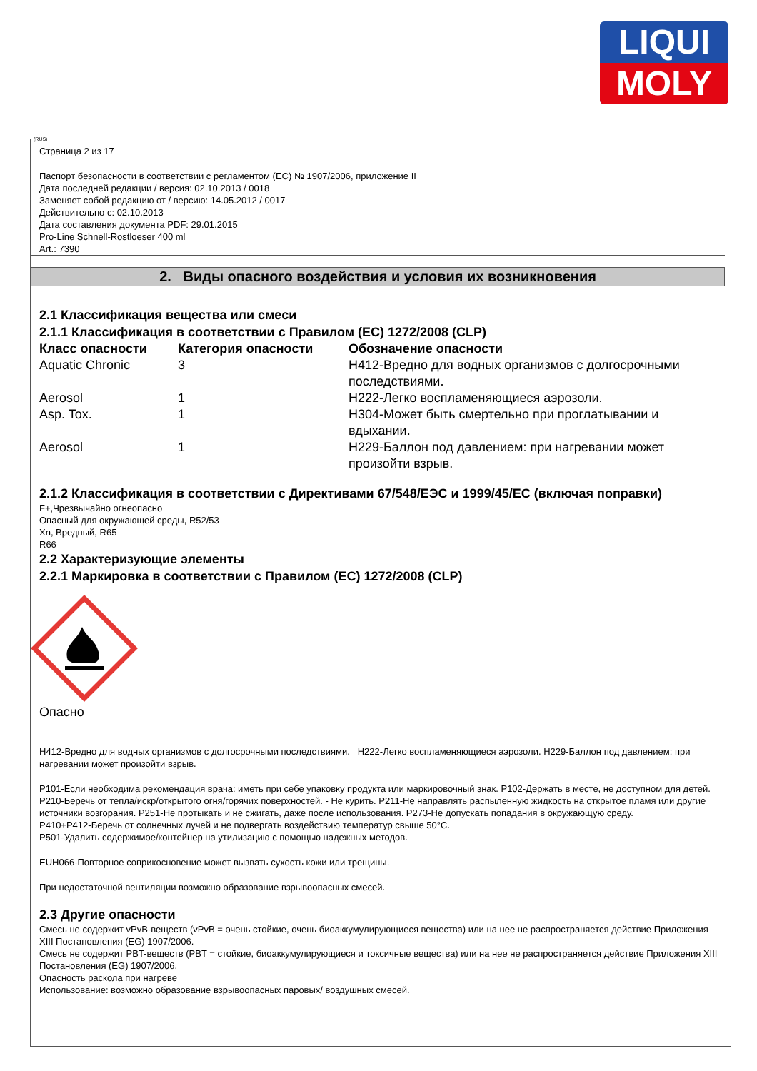LIQUI
MOLY
(RUS)
Страница 2 из 17
Паспорт безопасности в соответствии с регламентом (ЕС) № 1907/2006, приложение II
Дата последней редакции / версия: 02.10.2013 / 0018
Заменяет собой редакцию от / версию: 14.05.2012 / 0017
Действительно с: 02.10.2013
Дата составления документа PDF: 29.01.2015
Pro-Line Schnell-Rostloeser 400 ml
Art.: 7390
2. Виды опасного воздействия и условия их возникновения
2.1 Классификация вещества или смеси
2.1.1 Классификация в соответствии с Правилом (ЕС) 1272/2008 (CLP)
| Класс опасности | Категория опасности | Обозначение опасности |
| --- | --- | --- |
| Aquatic Chronic | 3 | H412-Вредно для водных организмов с долгосрочными последствиями. |
| Aerosol | 1 | H222-Легко воспламеняющиеся аэрозоли. |
| Asp. Tox. | 1 | H304-Может быть смертельно при проглатывании и вдыхании. |
| Aerosol | 1 | H229-Баллон под давлением: при нагревании может произойти взрыв. |
2.1.2 Классификация в соответствии с Директивами 67/548/ЕЭС и 1999/45/ЕС (включая поправки)
F+,Чрезвычайно огнеопасно
Опасный для окружающей среды, R52/53
Xn, Вредный, R65
R66
2.2 Характеризующие элементы
2.2.1 Маркировка в соответствии с Правилом (ЕС) 1272/2008 (CLP)
Опасно
H412-Вредно для водных организмов с долгосрочными последствиями. H222-Легко воспламеняющиеся аэрозоли. H229-Баллон под давлением: при нагревании может произойти взрыв.
P101-Если необходима рекомендация врача: иметь при себе упаковку продукта или маркировочный знак. P102-Держать в месте, не доступном для детей.
P210-Беречь от тепла/искр/открытого огня/горячих поверхностей. - Не курить. P211-Не направлять распыленную жидкость на открытое пламя или другие источники возгорания. P251-Не протыкать и не сжигать, даже после использования. P273-Не допускать попадания в окружающую среду.
P410+P412-Беречь от солнечных лучей и не подвергать воздействию температур свыше 50°C.
P501-Удалить содержимое/контейнер на утилизацию с помощью надежных методов.
EUH066-Повторное соприкосновение может вызвать сухость кожи или трещины.
При недостаточной вентиляции возможно образование взрывоопасных смесей.
2.3 Другие опасности
Смесь не содержит vPvB-веществ (vPvB = очень стойкие, очень биоаккумулирующиеся вещества) или на нее не распространяется действие Приложения XIII Постановления (EG) 1907/2006.
Смесь не содержит PBT-веществ (PBT = стойкие, биоаккумулирующиеся и токсичные вещества) или на нее не распространяется действие Приложения XIII Постановления (EG) 1907/2006.
Опасность раскола при нагреве
Использование: возможно образование взрывоопасных паровых/ воздушных смесей.